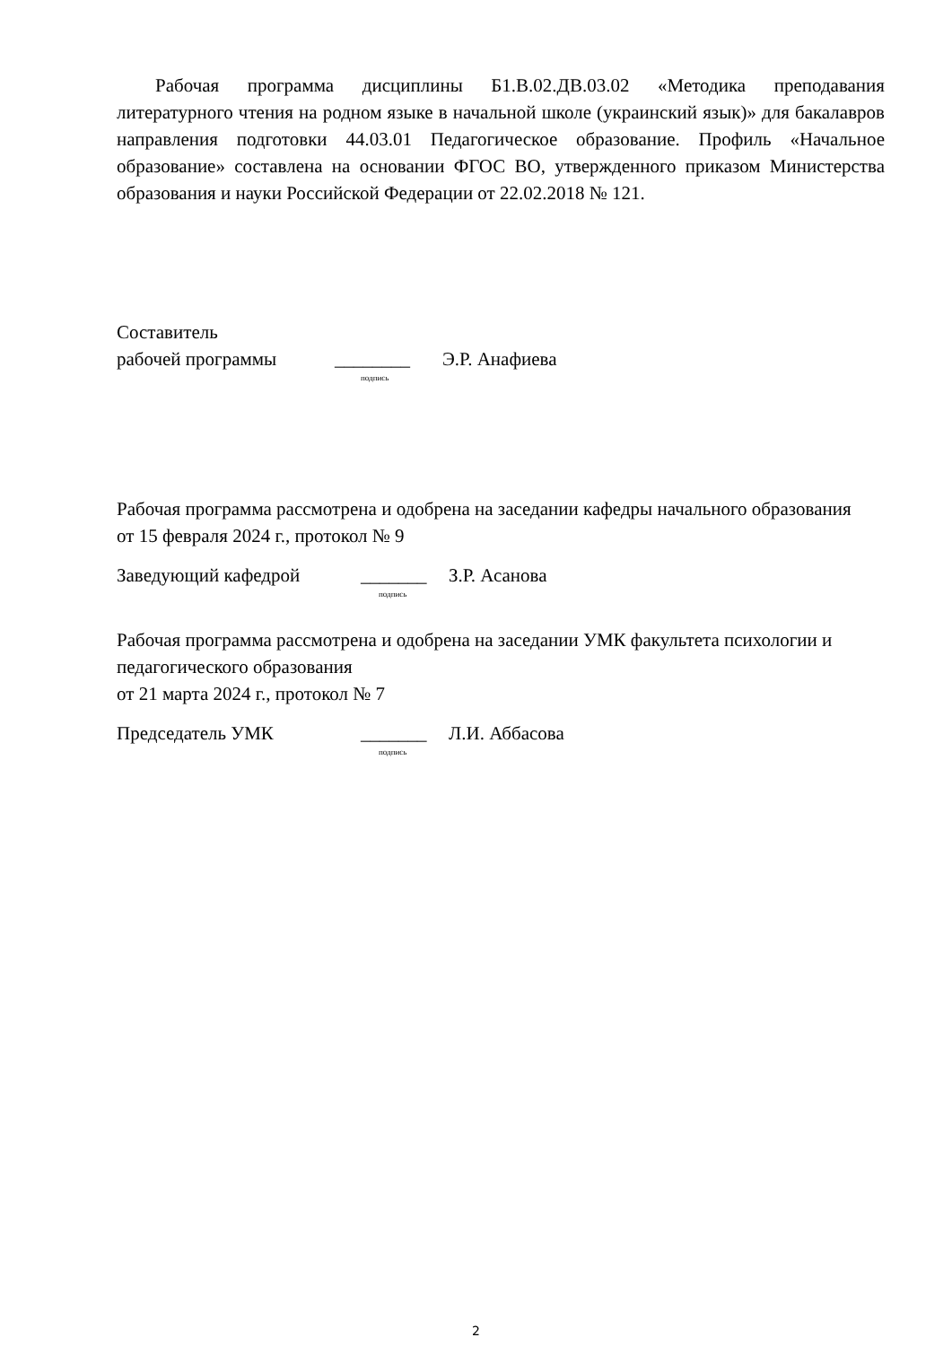Рабочая программа дисциплины Б1.В.02.ДВ.03.02 «Методика преподавания литературного чтения на родном языке в начальной школе (украинский язык)» для бакалавров направления подготовки 44.03.01 Педагогическое образование. Профиль «Начальное образование» составлена на основании ФГОС ВО, утвержденного приказом Министерства образования и науки Российской Федерации от 22.02.2018 № 121.
Составитель
рабочей программы ________ Э.Р. Анафиева
подпись
Рабочая программа рассмотрена и одобрена на заседании кафедры начального образования
от 15 февраля 2024 г., протокол № 9
Заведующий кафедрой _______ З.Р. Асанова
подпись
Рабочая программа рассмотрена и одобрена на заседании УМК факультета психологии и педагогического образования
от 21 марта 2024 г., протокол № 7
Председатель УМК _______ Л.И. Аббасова
подпись
2